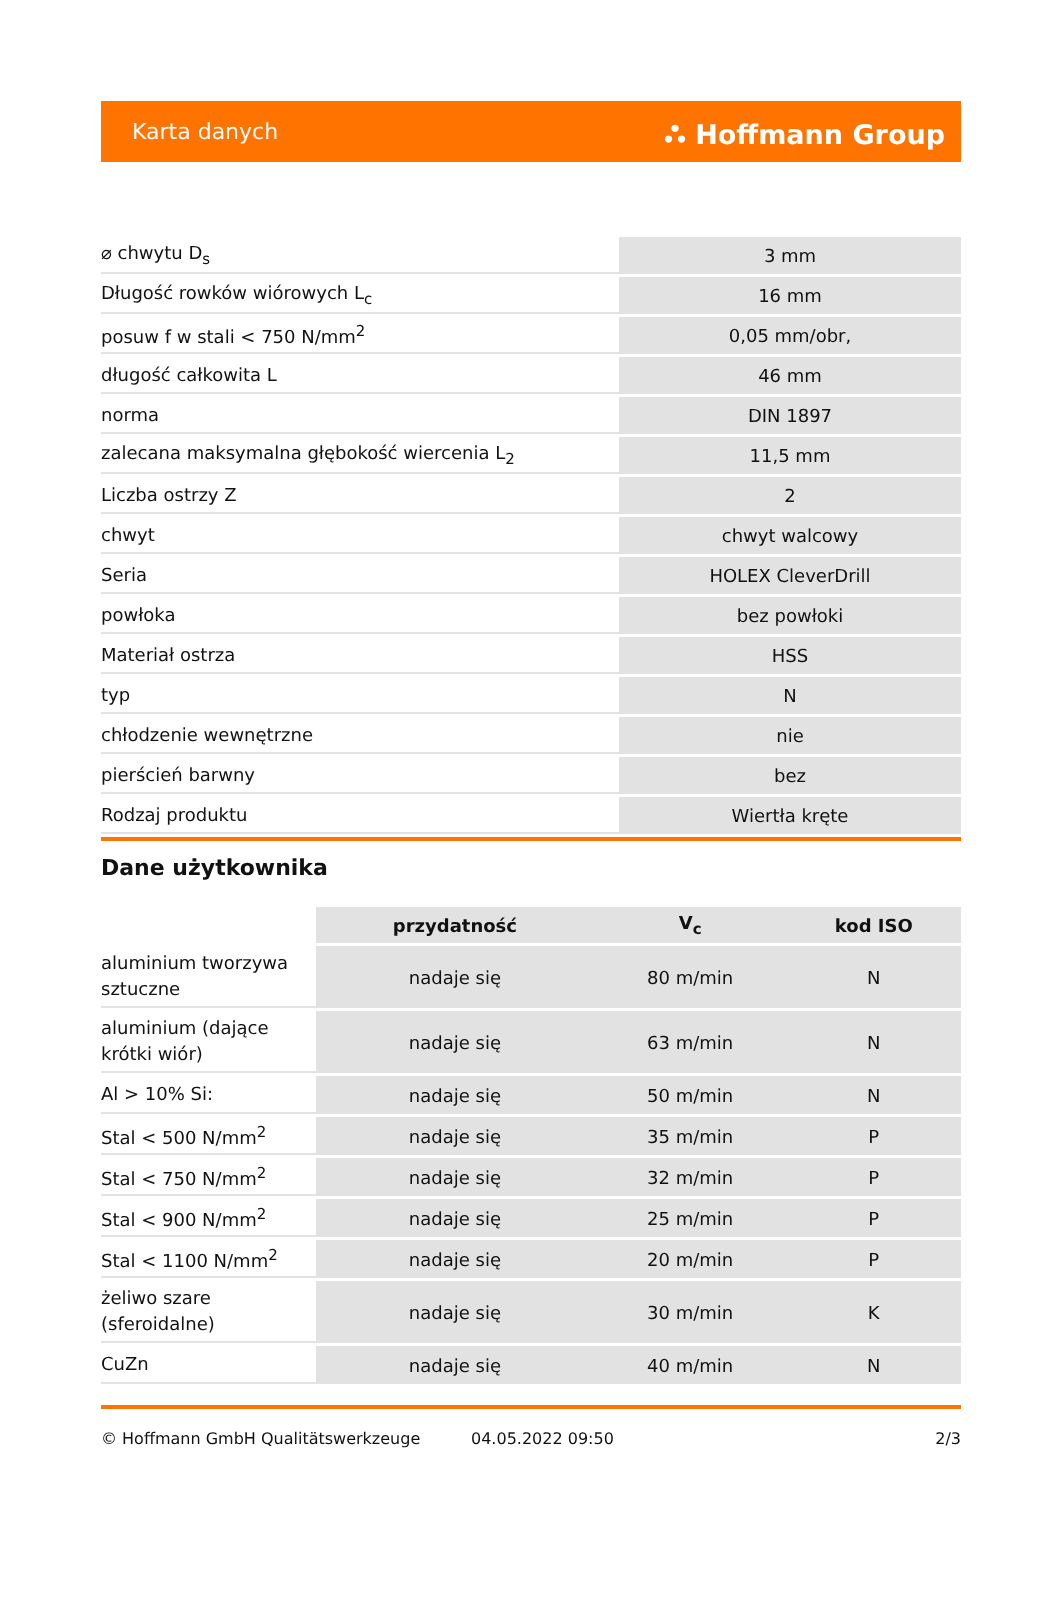Karta danych ⛬ Hoffmann Group
| ⌀ chwytu D<sub>s</sub> | 3 mm |
| Długość rowków wiórowych L<sub>c</sub> | 16 mm |
| posuw f w stali < 750 N/mm<sup>2</sup> | 0,05 mm/obr, |
| długość całkowita L | 46 mm |
| norma | DIN 1897 |
| zalecana maksymalna głębokość wiercenia L<sub>2</sub> | 11,5 mm |
| Liczba ostrzy Z | 2 |
| chwyt | chwyt walcowy |
| Seria | HOLEX CleverDrill |
| powłoka | bez powłoki |
| Materiał ostrza | HSS |
| typ | N |
| chłodzenie wewnętrzne | nie |
| pierścień barwny | bez |
| Rodzaj produktu | Wiertła kręte |
Dane użytkownika
| | przydatność | V<sub>c</sub> | kod ISO |
| aluminium tworzywa sztuczne | nadaje się | 80 m/min | N |
| aluminium (dające krótki wiór) | nadaje się | 63 m/min | N |
| Al > 10% Si: | nadaje się | 50 m/min | N |
| Stal < 500 N/mm<sup>2</sup> | nadaje się | 35 m/min | P |
| Stal < 750 N/mm<sup>2</sup> | nadaje się | 32 m/min | P |
| Stal < 900 N/mm<sup>2</sup> | nadaje się | 25 m/min | P |
| Stal < 1100 N/mm<sup>2</sup> | nadaje się | 20 m/min | P |
| żeliwo szare (sferoidalne) | nadaje się | 30 m/min | K |
| CuZn | nadaje się | 40 m/min | N |
© Hoffmann GmbH Qualitätswerkzeuge 04.05.2022 09:50 2/3